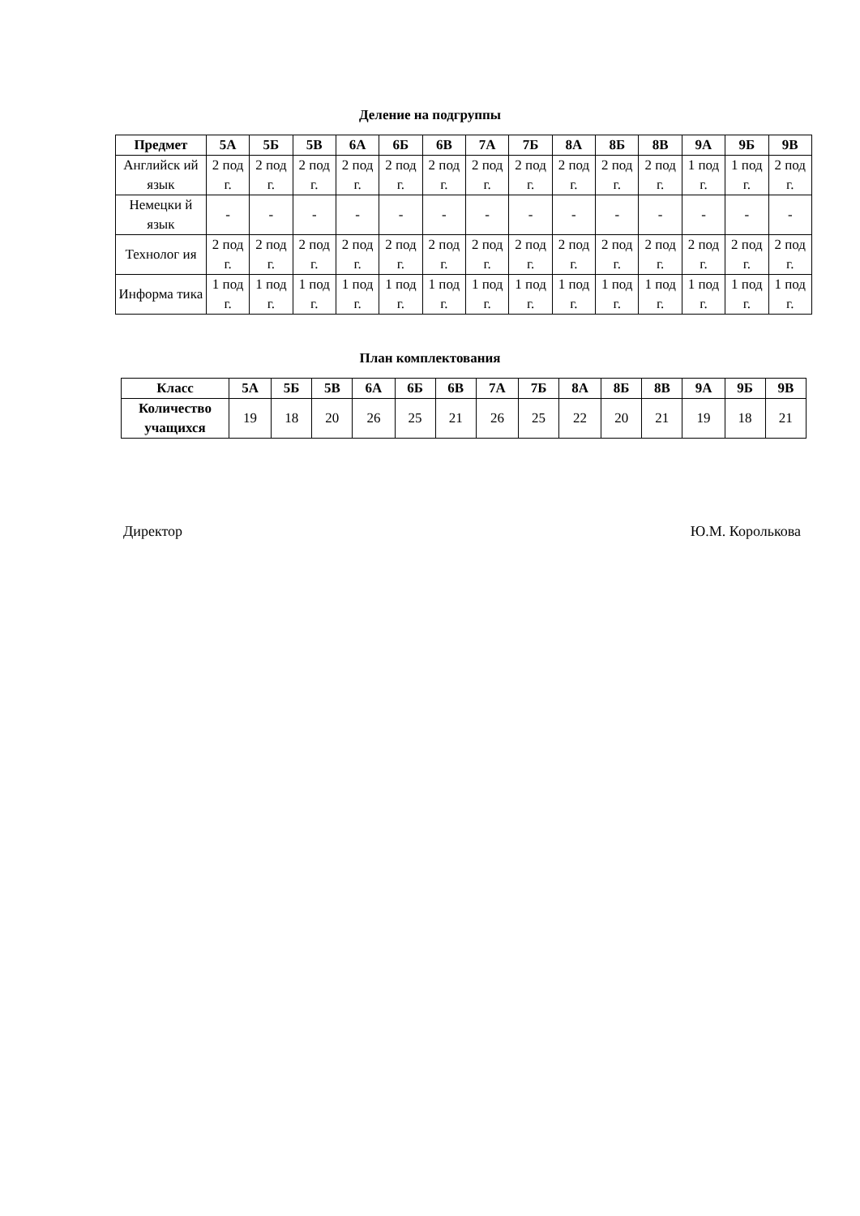Деление на подгруппы
| Предмет | 5А | 5Б | 5В | 6А | 6Б | 6В | 7А | 7Б | 8А | 8Б | 8В | 9А | 9Б | 9В |
| --- | --- | --- | --- | --- | --- | --- | --- | --- | --- | --- | --- | --- | --- | --- |
| Английск ий язык | 2 под г. | 2 под г. | 2 под г. | 2 под г. | 2 под г. | 2 под г. | 2 под г. | 2 под г. | 2 под г. | 2 под г. | 2 под г. | 1 под г. | 1 под г. | 2 под г. |
| Немецки й язык | - | - | - | - | - | - | - | - | - | - | - | - | - | - |
| Технолог ия | 2 под г. | 2 под г. | 2 под г. | 2 под г. | 2 под г. | 2 под г. | 2 под г. | 2 под г. | 2 под г. | 2 под г. | 2 под г. | 2 под г. | 2 под г. | 2 под г. |
| Информа тика | 1 под г. | 1 под г. | 1 под г. | 1 под г. | 1 под г. | 1 под г. | 1 под г. | 1 под г. | 1 под г. | 1 под г. | 1 под г. | 1 под г. | 1 под г. | 1 под г. |
План комплектования
| Класс | 5А | 5Б | 5В | 6А | 6Б | 6В | 7А | 7Б | 8А | 8Б | 8В | 9А | 9Б | 9В |
| --- | --- | --- | --- | --- | --- | --- | --- | --- | --- | --- | --- | --- | --- | --- |
| Количество учащихся | 19 | 18 | 20 | 26 | 25 | 21 | 26 | 25 | 22 | 20 | 21 | 19 | 18 | 21 |
Директор Ю.М. Королькова